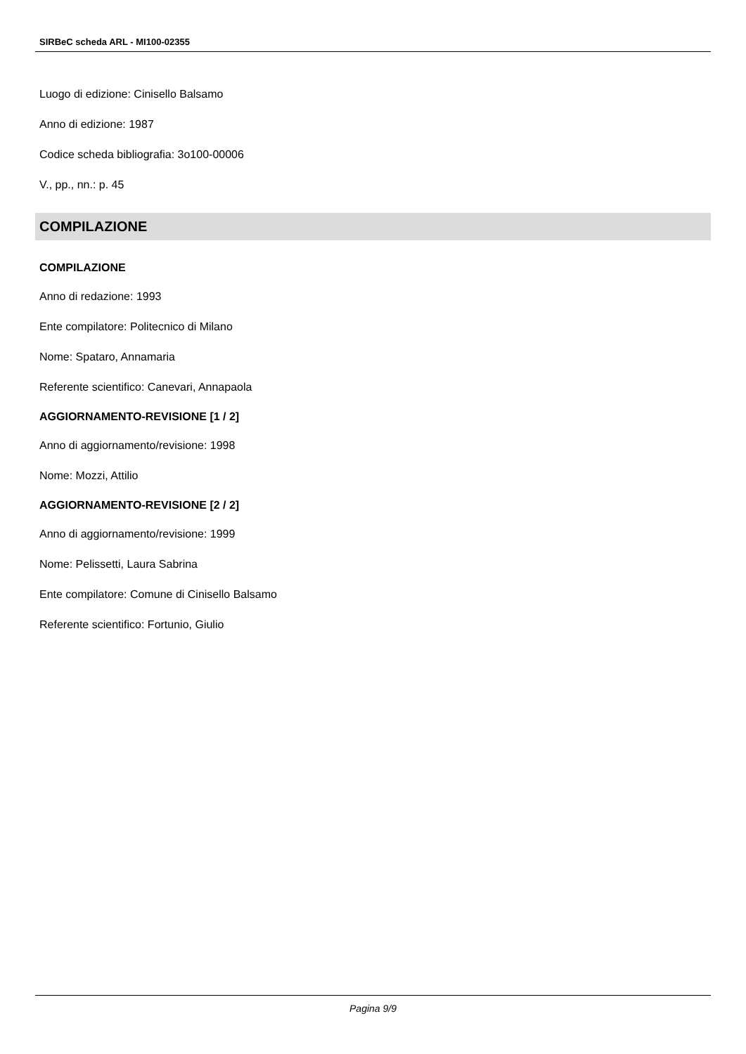SIRBeC scheda ARL - MI100-02355
Luogo di edizione: Cinisello Balsamo
Anno di edizione: 1987
Codice scheda bibliografia: 3o100-00006
V., pp., nn.: p. 45
COMPILAZIONE
COMPILAZIONE
Anno di redazione: 1993
Ente compilatore: Politecnico di Milano
Nome: Spataro, Annamaria
Referente scientifico: Canevari, Annapaola
AGGIORNAMENTO-REVISIONE [1 / 2]
Anno di aggiornamento/revisione: 1998
Nome: Mozzi, Attilio
AGGIORNAMENTO-REVISIONE [2 / 2]
Anno di aggiornamento/revisione: 1999
Nome: Pelissetti, Laura Sabrina
Ente compilatore: Comune di Cinisello Balsamo
Referente scientifico: Fortunio, Giulio
Pagina 9/9